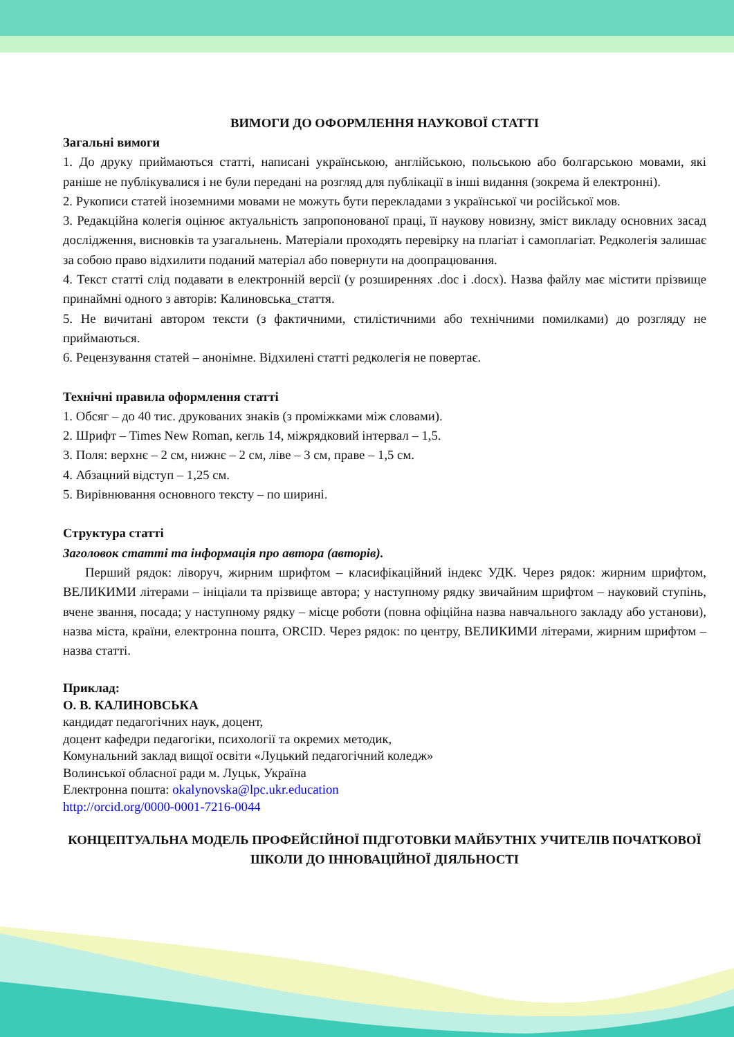ВИМОГИ ДО ОФОРМЛЕННЯ НАУКОВОЇ СТАТТІ
Загальні вимоги
1. До друку приймаються статті, написані українською, англійською, польською або болгарською мовами, які раніше не публікувалися і не були передані на розгляд для публікації в інші видання (зокрема й електронні).
2. Рукописи статей іноземними мовами не можуть бути перекладами з української чи російської мов.
3. Редакційна колегія оцінює актуальність запропонованої праці, її наукову новизну, зміст викладу основних засад дослідження, висновків та узагальнень. Матеріали проходять перевірку на плагіат і самоплагіат. Редколегія залишає за собою право відхилити поданий матеріал або повернути на доопрацювання.
4. Текст статті слід подавати в електронній версії (у розширеннях .doc і .docx). Назва файлу має містити прізвище принаймні одного з авторів: Калиновська_стаття.
5. Не вичитані автором тексти (з фактичними, стилістичними або технічними помилками) до розгляду не приймаються.
6. Рецензування статей – анонімне. Відхилені статті редколегія не повертає.
Технічні правила оформлення статті
1. Обсяг – до 40 тис. друкованих знаків (з проміжками між словами).
2. Шрифт – Times New Roman, кегль 14, міжрядковий інтервал – 1,5.
3. Поля: верхнє – 2 см, нижнє – 2 см, ліве – 3 см, праве – 1,5 см.
4. Абзацний відступ – 1,25 см.
5. Вирівнювання основного тексту – по ширині.
Структура статті
Заголовок статті та інформація про автора (авторів).
Перший рядок: ліворуч, жирним шрифтом – класифікаційний індекс УДК. Через рядок: жирним шрифтом, ВЕЛИКИМИ літерами – ініціали та прізвище автора; у наступному рядку звичайним шрифтом – науковий ступінь, вчене звання, посада; у наступному рядку – місце роботи (повна офіційна назва навчального закладу або установи), назва міста, країни, електронна пошта, ORCID. Через рядок: по центру, ВЕЛИКИМИ літерами, жирним шрифтом – назва статті.
Приклад:
О. В. КАЛИНОВСЬКА
кандидат педагогічних наук, доцент,
доцент кафедри педагогіки, психології та окремих методик,
Комунальний заклад вищої освіти «Луцький педагогічний коледж»
Волинської обласної ради м. Луцьк, Україна
Електронна пошта: okalynovska@lpc.ukr.education
http://orcid.org/0000-0001-7216-0044
КОНЦЕПТУАЛЬНА МОДЕЛЬ ПРОФЕЙСІЙНОЇ ПІДГОТОВКИ МАЙБУТНІХ УЧИТЕЛІВ ПОЧАТКОВОЇ ШКОЛИ ДО ІННОВАЦІЙНОЇ ДІЯЛЬНОСТІ